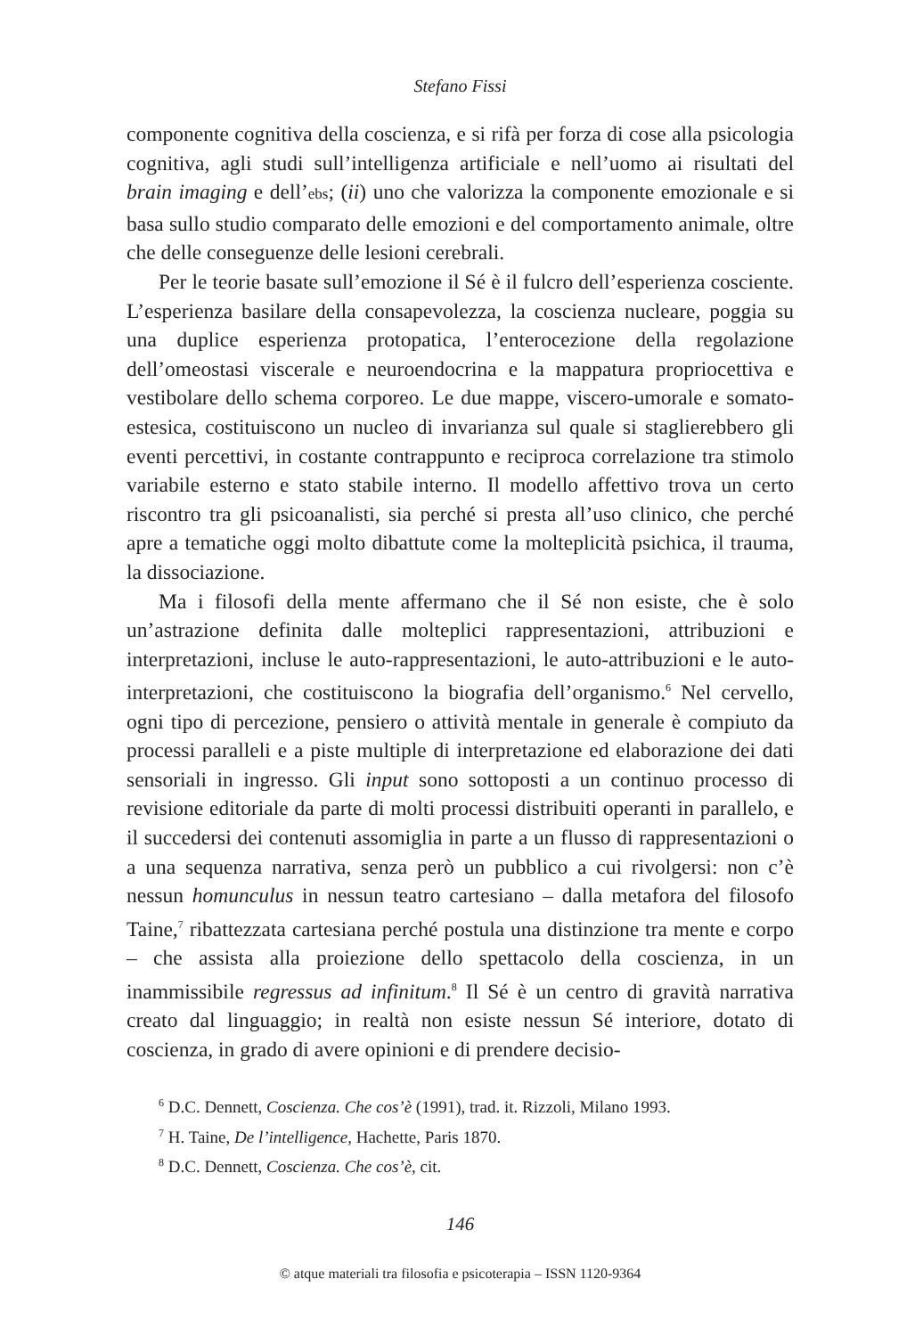Stefano Fissi
componente cognitiva della coscienza, e si rifà per forza di cose alla psicologia cognitiva, agli studi sull’intelligenza artificiale e nell’uomo ai risultati del brain imaging e dell’ebs; (ii) uno che valorizza la componente emozionale e si basa sullo studio comparato delle emozioni e del comportamento animale, oltre che delle conseguenze delle lesioni cerebrali.
Per le teorie basate sull’emozione il Sé è il fulcro dell’esperienza cosciente. L’esperienza basilare della consapevolezza, la coscienza nucleare, poggia su una duplice esperienza protopatica, l’enterocezione della regolazione dell’omeostasi viscerale e neuroendocrina e la mappatura propriocettiva e vestibolare dello schema corporeo. Le due mappe, viscero-umorale e somato-estesica, costituiscono un nucleo di invarianza sul quale si staglierebbero gli eventi percettivi, in costante contrappunto e reciproca correlazione tra stimolo variabile esterno e stato stabile interno. Il modello affettivo trova un certo riscontro tra gli psicoanalisti, sia perché si presta all’uso clinico, che perché apre a tematiche oggi molto dibattute come la molteplicità psichica, il trauma, la dissociazione.
Ma i filosofi della mente affermano che il Sé non esiste, che è solo un’astrazione definita dalle molteplici rappresentazioni, attribuzioni e interpretazioni, incluse le auto-rappresentazioni, le auto-attribuzioni e le auto-interpretazioni, che costituiscono la biografia dell’organismo.<sup>6</sup> Nel cervello, ogni tipo di percezione, pensiero o attività mentale in generale è compiuto da processi paralleli e a piste multiple di interpretazione ed elaborazione dei dati sensoriali in ingresso. Gli input sono sottoposti a un continuo processo di revisione editoriale da parte di molti processi distribuiti operanti in parallelo, e il succedersi dei contenuti assomiglia in parte a un flusso di rappresentazioni o a una sequenza narrativa, senza però un pubblico a cui rivolgersi: non c’è nessun homunculus in nessun teatro cartesiano – dalla metafora del filosofo Taine,<sup>7</sup> ribattezzata cartesiana perché postula una distinzione tra mente e corpo – che assista alla proiezione dello spettacolo della coscienza, in un inammissibile regressus ad infinitum.<sup>8</sup> Il Sé è un centro di gravità narrativa creato dal linguaggio; in realtà non esiste nessun Sé interiore, dotato di coscienza, in grado di avere opinioni e di prendere decisio-
<sup>6</sup> D.C. Dennett, Coscienza. Che cos’è (1991), trad. it. Rizzoli, Milano 1993.
<sup>7</sup> H. Taine, De l’intelligence, Hachette, Paris 1870.
<sup>8</sup> D.C. Dennett, Coscienza. Che cos’è, cit.
146
© atque materiali tra filosofia e psicoterapia – ISSN 1120-9364